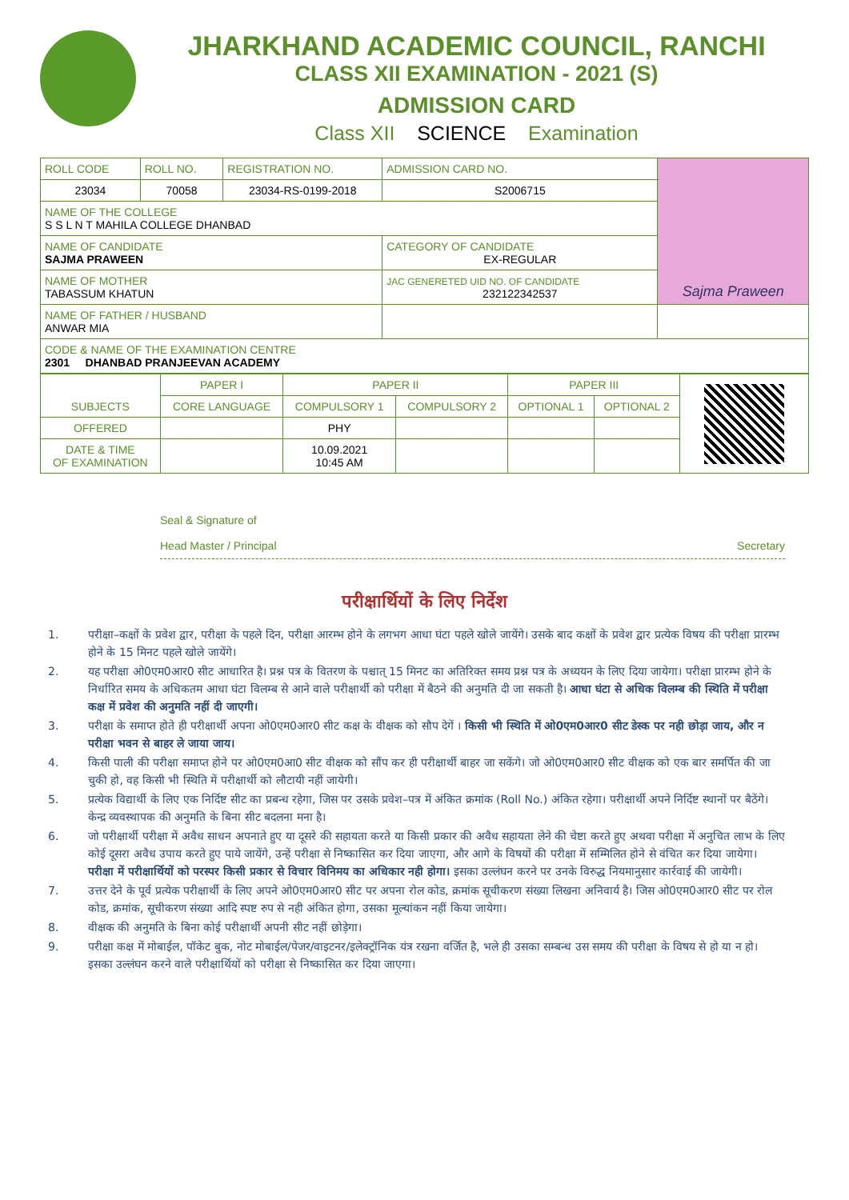JHARKHAND ACADEMIC COUNCIL, RANCHI
CLASS XII EXAMINATION - 2021 (S)
ADMISSION CARD
Class XII SCIENCE Examination
| ROLL CODE | ROLL NO. | REGISTRATION NO. | ADMISSION CARD NO. | Sajma Praween |
| 23034 | 70058 | 23034-RS-0199-2018 | S2006715 | |
| NAME OF THE COLLEGE S S L N T MAHILA COLLEGE DHANBAD | | | | |
| NAME OF CANDIDATE SAJMA PRAWEEN | | | CATEGORY OF CANDIDATE EX-REGULAR | |
| NAME OF MOTHER TABASSUM KHATUN | | | JAC GENERETED UID NO. OF CANDIDATE 232122342537 | |
| NAME OF FATHER / HUSBAND ANWAR MIA | | | | |
| CODE & NAME OF THE EXAMINATION CENTRE 2301 DHANBAD PRANJEEVAN ACADEMY | | | | |
| SUBJECTS | PAPER I | PAPER II | | PAPER III | | |
| | CORE LANGUAGE | COMPULSORY 1 | COMPULSORY 2 | OPTIONAL 1 | OPTIONAL 2 | |
| OFFERED | | PHY | | | | |
| DATE & TIME OF EXAMINATION | | 10.09.2021 10:45 AM | | | | |
Seal & Signature of
Head Master / Principal
Secretary
परीक्षार्थियों के लिए निर्देश
1. परीक्षा–कक्षों के प्रवेश द्वार, परीक्षा के पहले दिन, परीक्षा आरम्भ होने के लगभग आधा घंटा पहले खोले जायेंगे। उसके बाद कक्षों के प्रवेश द्वार प्रत्येक विषय की परीक्षा प्रारम्भ होने के 15 मिनट पहले खोले जायेंगे।
2. यह परीक्षा ओ0एम0आर0 सीट आधारित है। प्रश्न पत्र के वितरण के पश्चात् 15 मिनट का अतिरिक्त समय प्रश्न पत्र के अध्ययन के लिए दिया जायेगा। परीक्षा प्रारम्भ होने के निर्धारित समय के अधिकतम आधा घंटा विलम्ब से आने वाले परीक्षार्थी को परीक्षा में बैठने की अनुमति दी जा सकती है। आधा घंटा से अधिक विलम्ब की स्थिति में परीक्षा कक्ष में प्रवेश की अनुमति नहीं दी जाएगी।
3. परीक्षा के समाप्त होते ही परीक्षार्थी अपना ओ0एम0आर0 सीट कक्ष के वीक्षक को सौप देगें । किसी भी स्थिति में ओ0एम0आर0 सीट डेस्क पर नही छोड़ा जाय, और न परीक्षा भवन से बाहर ले जाया जाय।
4. किसी पाली की परीक्षा समाप्त होने पर ओ0एम0आ0 सीट वीक्षक को सौंप कर ही परीक्षार्थी बाहर जा सकेंगे। जो ओ0एम0आर0 सीट वीक्षक को एक बार समर्पित की जा चुकी हो, वह किसी भी स्थिति में परीक्षार्थी को लौटायी नहीं जायेगी।
5. प्रत्येक विद्यार्थी के लिए एक निर्दिष्ट सीट का प्रबन्ध रहेगा, जिस पर उसके प्रवेश–पत्र में अंकित क्रमांक (Roll No.) अंकित रहेगा। परीक्षार्थी अपने निर्दिष्ट स्थानों पर बैठेंगे। केन्द्र व्यवस्थापक की अनुमति के बिना सीट बदलना मना है।
6. जो परीक्षार्थी परीक्षा में अवैध साधन अपनाते हुए या दूसरे की सहायता करते या किसी प्रकार की अवैध सहायता लेने की चेष्टा करते हुए अथवा परीक्षा में अनुचित लाभ के लिए कोई दूसरा अवैध उपाय करते हुए पाये जायेंगे, उन्हें परीक्षा से निष्कासित कर दिया जाएगा, और आगे के विषयों की परीक्षा में सम्मिलित होने से वंचित कर दिया जायेगा। परीक्षा में परीक्षार्थियों को परस्पर किसी प्रकार से विचार विनिमय का अधिकार नही होगा। इसका उल्लंघन करने पर उनके विरुद्ध नियमानुसार कार्रवाई की जायेगी।
7. उत्तर देने के पूर्व प्रत्येक परीक्षार्थी के लिए अपने ओ0एम0आर0 सीट पर अपना रोल कोड, क्रमांक सूचीकरण संख्या लिखना अनिवार्य है। जिस ओ0एम0आर0 सीट पर रोल कोड, क्रमांक, सूचीकरण संख्या आदि स्पष्ट रुप से नही अंकित होगा, उसका मूल्यांकन नहीं किया जायेगा।
8. वीक्षक की अनुमति के बिना कोई परीक्षार्थी अपनी सीट नहीं छोड़ेगा।
9. परीक्षा कक्ष में मोबाईल, पॉकेट बुक, नोट मोबाईल/पेजर/वाइटनर/इलेक्ट्रॉनिक यंत्र रखना वर्जित है, भले ही उसका सम्बन्ध उस समय की परीक्षा के विषय से हो या न हो। इसका उल्लंघन करने वाले परीक्षार्थियों को परीक्षा से निष्कासित कर दिया जाएगा।